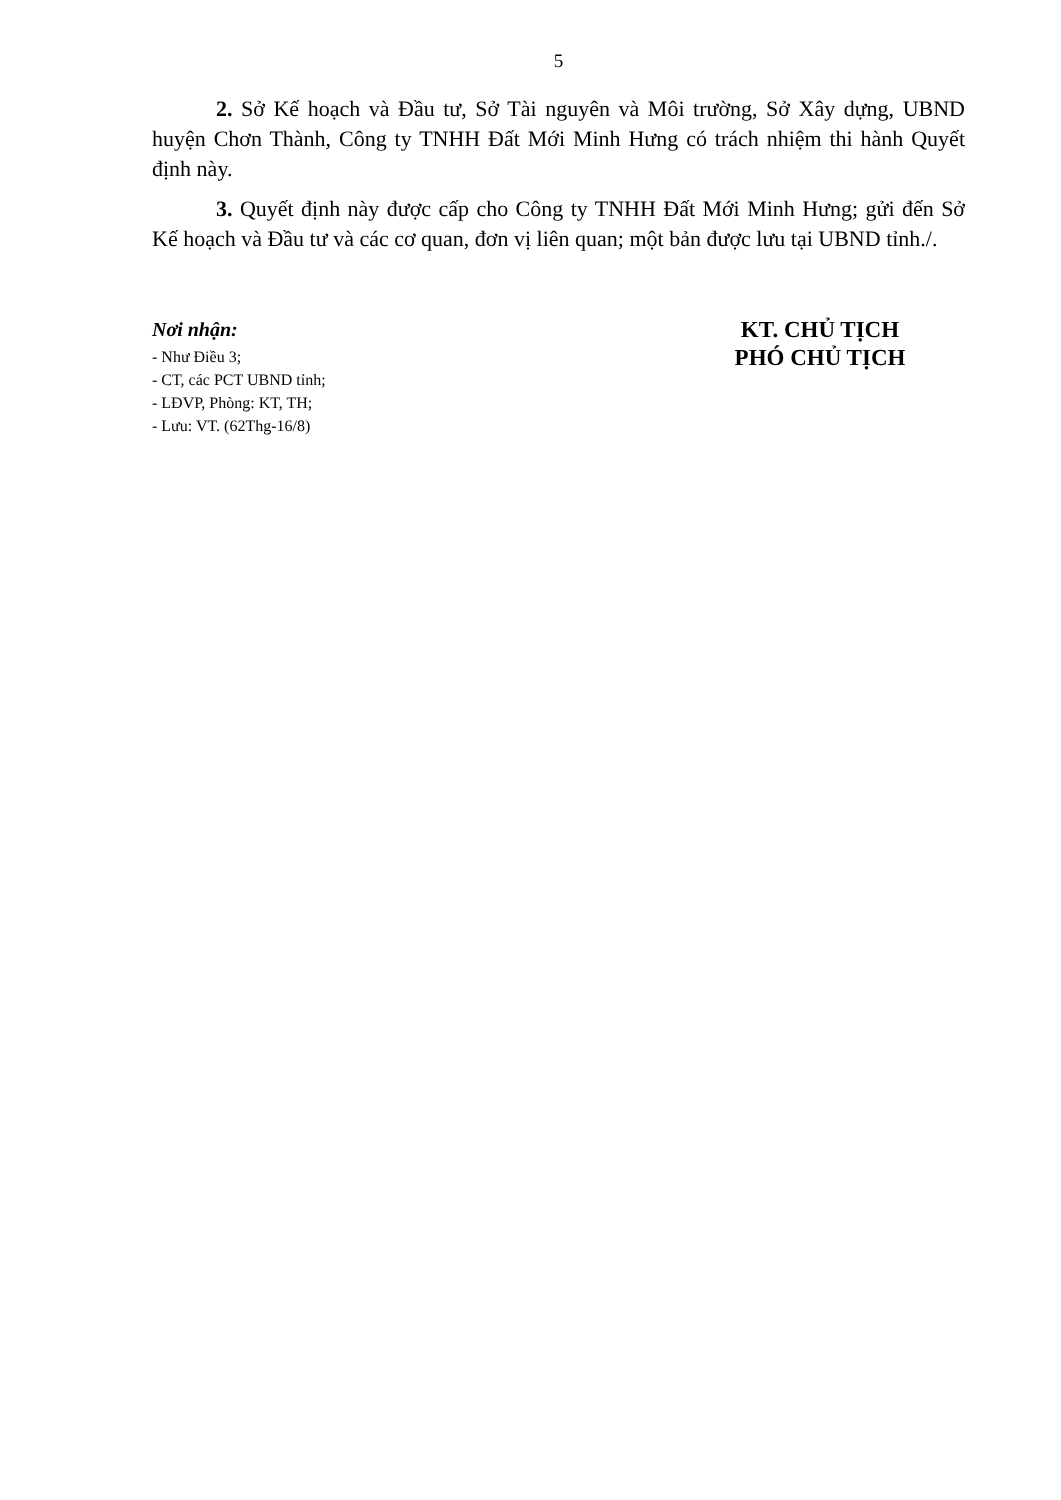5
2. Sở Kế hoạch và Đầu tư, Sở Tài nguyên và Môi trường, Sở Xây dựng, UBND huyện Chơn Thành, Công ty TNHH Đất Mới Minh Hưng có trách nhiệm thi hành Quyết định này.
3. Quyết định này được cấp cho Công ty TNHH Đất Mới Minh Hưng; gửi đến Sở Kế hoạch và Đầu tư và các cơ quan, đơn vị liên quan; một bản được lưu tại UBND tỉnh./.
Nơi nhận:
- Như Điều 3;
- CT, các PCT UBND tỉnh;
- LĐVP, Phòng: KT, TH;
- Lưu: VT. (62Thg-16/8)
KT. CHỦ TỊCH
PHÓ CHỦ TỊCH